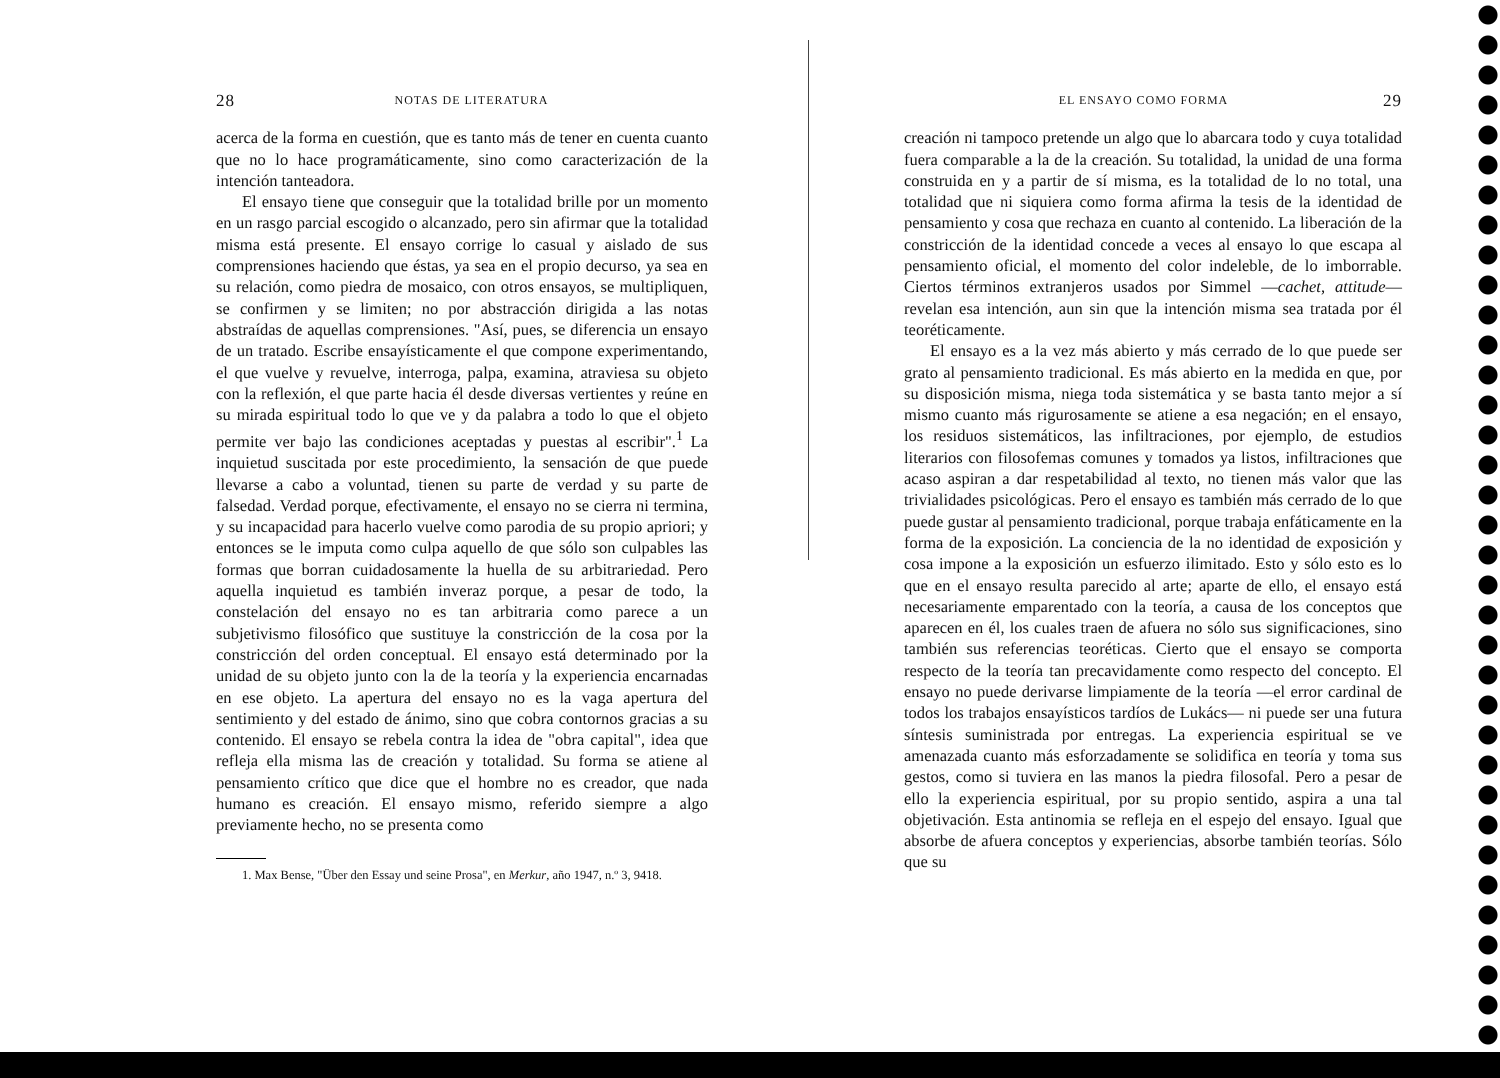28 NOTAS DE LITERATURA
acerca de la forma en cuestión, que es tanto más de tener en cuenta cuanto que no lo hace programáticamente, sino como caracterización de la intención tanteadora.
El ensayo tiene que conseguir que la totalidad brille por un momento en un rasgo parcial escogido o alcanzado, pero sin afirmar que la totalidad misma está presente. El ensayo corrige lo casual y aislado de sus comprensiones haciendo que éstas, ya sea en el propio decurso, ya sea en su relación, como piedra de mosaico, con otros ensayos, se multipliquen, se confirmen y se limiten; no por abstracción dirigida a las notas abstraídas de aquellas comprensiones. "Así, pues, se diferencia un ensayo de un tratado. Escribe ensayísticamente el que compone experimentando, el que vuelve y revuelve, interroga, palpa, examina, atraviesa su objeto con la reflexión, el que parte hacia él desde diversas vertientes y reúne en su mirada espiritual todo lo que ve y da palabra a todo lo que el objeto permite ver bajo las condiciones aceptadas y puestas al escribir".<sup>1</sup> La inquietud suscitada por este procedimiento, la sensación de que puede llevarse a cabo a voluntad, tienen su parte de verdad y su parte de falsedad. Verdad porque, efectivamente, el ensayo no se cierra ni termina, y su incapacidad para hacerlo vuelve como parodia de su propio apriori; y entonces se le imputa como culpa aquello de que sólo son culpables las formas que borran cuidadosamente la huella de su arbitrariedad. Pero aquella inquietud es también inveraz porque, a pesar de todo, la constelación del ensayo no es tan arbitraria como parece a un subjetivismo filosófico que sustituye la constricción de la cosa por la constricción del orden conceptual. El ensayo está determinado por la unidad de su objeto junto con la de la teoría y la experiencia encarnadas en ese objeto. La apertura del ensayo no es la vaga apertura del sentimiento y del estado de ánimo, sino que cobra contornos gracias a su contenido. El ensayo se rebela contra la idea de "obra capital", idea que refleja ella misma las de creación y totalidad. Su forma se atiene al pensamiento crítico que dice que el hombre no es creador, que nada humano es creación. El ensayo mismo, referido siempre a algo previamente hecho, no se presenta como
1. Max Bense, "Über den Essay und seine Prosa", en Merkur, año 1947, n.º 3, 9418.
EL ENSAYO COMO FORMA 29
creación ni tampoco pretende un algo que lo abarcara todo y cuya totalidad fuera comparable a la de la creación. Su totalidad, la unidad de una forma construida en y a partir de sí misma, es la totalidad de lo no total, una totalidad que ni siquiera como forma afirma la tesis de la identidad de pensamiento y cosa que rechaza en cuanto al contenido. La liberación de la constricción de la identidad concede a veces al ensayo lo que escapa al pensamiento oficial, el momento del color indeleble, de lo imborrable. Ciertos términos extranjeros usados por Simmel —cachet, attitude— revelan esa intención, aun sin que la intención misma sea tratada por él teoréticamente.
El ensayo es a la vez más abierto y más cerrado de lo que puede ser grato al pensamiento tradicional. Es más abierto en la medida en que, por su disposición misma, niega toda sistemática y se basta tanto mejor a sí mismo cuanto más rigurosamente se atiene a esa negación; en el ensayo, los residuos sistemáticos, las infiltraciones, por ejemplo, de estudios literarios con filosofemas comunes y tomados ya listos, infiltraciones que acaso aspiran a dar respetabilidad al texto, no tienen más valor que las trivialidades psicológicas. Pero el ensayo es también más cerrado de lo que puede gustar al pensamiento tradicional, porque trabaja enfáticamente en la forma de la exposición. La conciencia de la no identidad de exposición y cosa impone a la exposición un esfuerzo ilimitado. Esto y sólo esto es lo que en el ensayo resulta parecido al arte; aparte de ello, el ensayo está necesariamente emparentado con la teoría, a causa de los conceptos que aparecen en él, los cuales traen de afuera no sólo sus significaciones, sino también sus referencias teoréticas. Cierto que el ensayo se comporta respecto de la teoría tan precavidamente como respecto del concepto. El ensayo no puede derivarse limpiamente de la teoría —el error cardinal de todos los trabajos ensayísticos tardíos de Lukács— ni puede ser una futura síntesis suministrada por entregas. La experiencia espiritual se ve amenazada cuanto más esforzadamente se solidifica en teoría y toma sus gestos, como si tuviera en las manos la piedra filosofal. Pero a pesar de ello la experiencia espiritual, por su propio sentido, aspira a una tal objetivación. Esta antinomia se refleja en el espejo del ensayo. Igual que absorbe de afuera conceptos y experiencias, absorbe también teorías. Sólo que su